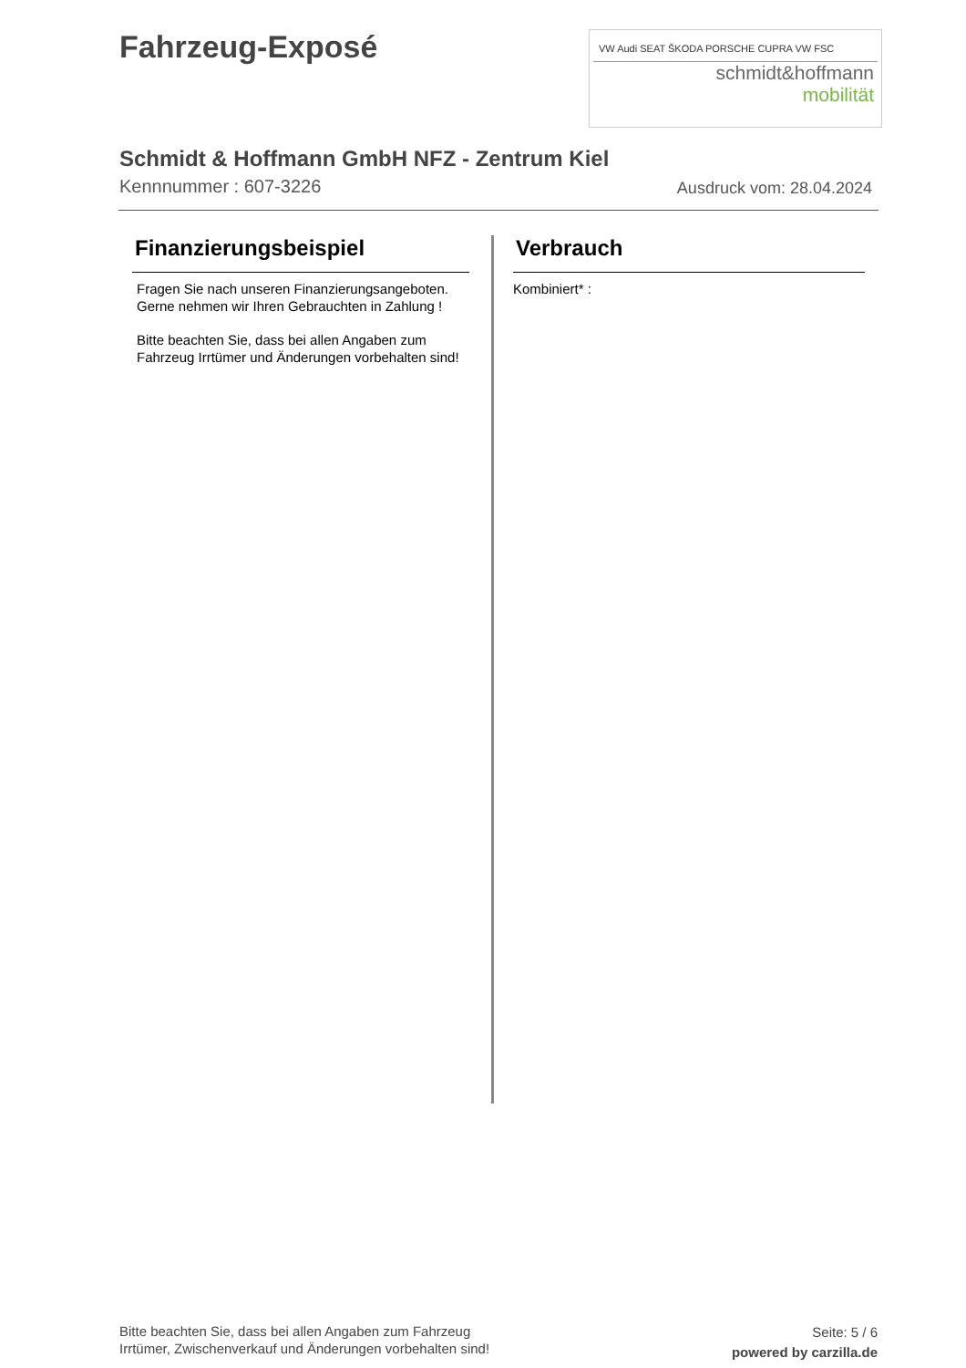Fahrzeug-Exposé
VW Audi SEAT ŠKODA PORSCHE CUPRA VW FSC
schmidt&hoffmann
mobilität
Schmidt & Hoffmann GmbH NFZ - Zentrum Kiel
Kennnummer : 607-3226 Ausdruck vom: 28.04.2024
Finanzierungsbeispiel
Fragen Sie nach unseren Finanzierungsangeboten.
Gerne nehmen wir Ihren Gebrauchten in Zahlung !
Bitte beachten Sie, dass bei allen Angaben zum Fahrzeug Irrtümer und Änderungen vorbehalten sind!
Verbrauch
Kombiniert* :
Bitte beachten Sie, dass bei allen Angaben zum Fahrzeug
Irrtümer, Zwischenverkauf und Änderungen vorbehalten sind!
Seite: 5 / 6
powered by carzilla.de